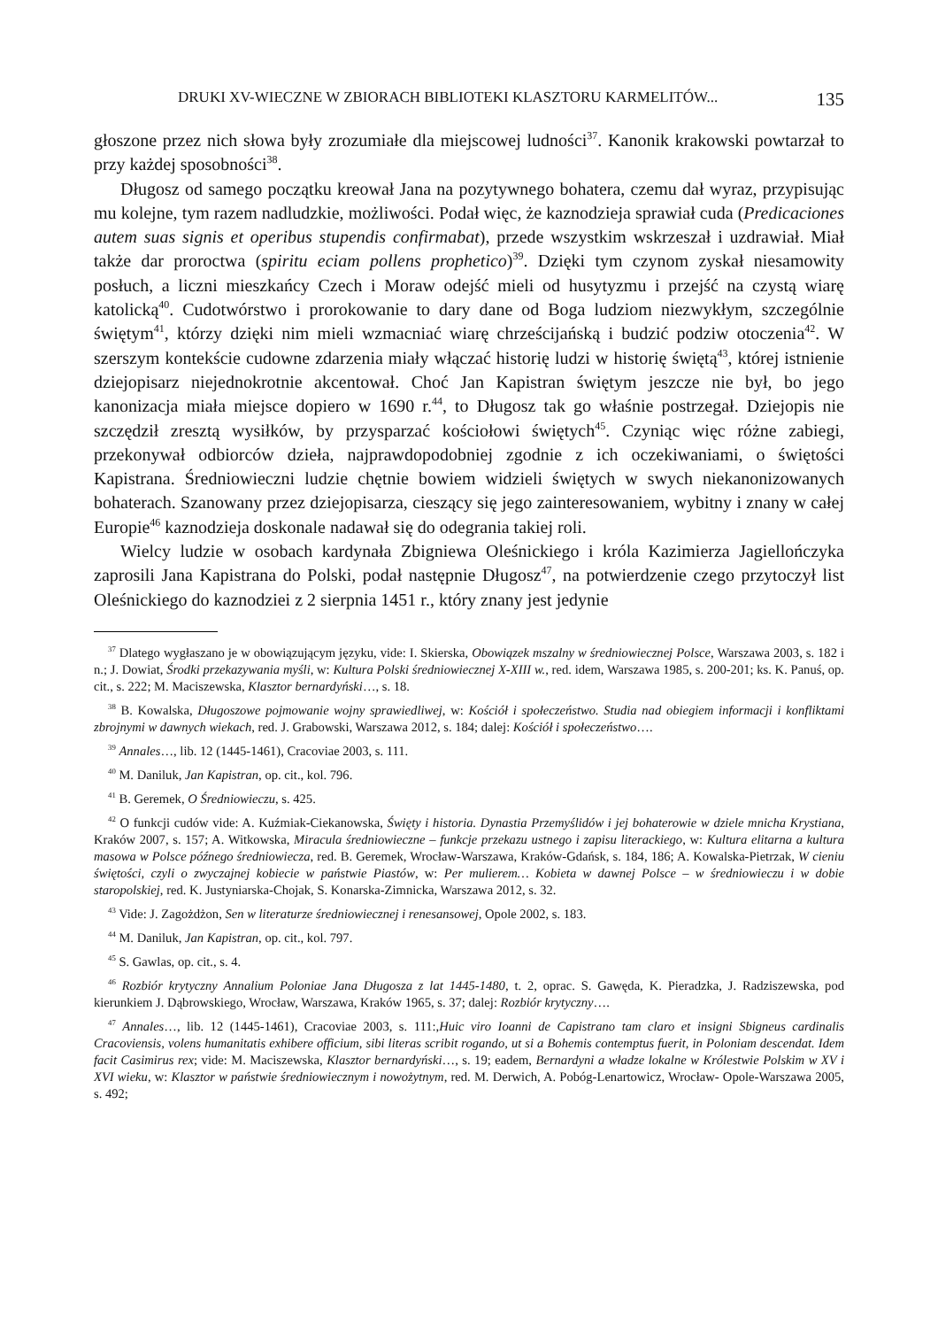DRUKI XV-WIECZNE W ZBIORACH BIBLIOTEKI KLASZTORU KARMELITÓW... 135
głoszone przez nich słowa były zrozumiałe dla miejscowej ludności<sup>37</sup>. Kanonik krakowski powtarzał to przy każdej sposobności<sup>38</sup>.
Długosz od samego początku kreował Jana na pozytywnego bohatera, czemu dał wyraz, przypisując mu kolejne, tym razem nadludzkie, możliwości. Podał więc, że kaznodzieja sprawiał cuda (Predicaciones autem suas signis et operibus stupendis confirmabat), przede wszystkim wskrzeszał i uzdrawiał. Miał także dar proroctwa (spiritu eciam pollens prophetico)<sup>39</sup>. Dzięki tym czynom zyskał niesamowity posłuch, a liczni mieszkańcy Czech i Moraw odejść mieli od husytyzmu i przejść na czystą wiarę katolicką<sup>40</sup>. Cudotwórstwo i prorokowanie to dary dane od Boga ludziom niezwykłym, szczególnie świętym<sup>41</sup>, którzy dzięki nim mieli wzmacniać wiarę chrześcijańską i budzić podziw otoczenia<sup>42</sup>. W szerszym kontekście cudowne zdarzenia miały włączać historię ludzi w historię świętą<sup>43</sup>, której istnienie dziejopisarz niejednokrotnie akcentował. Choć Jan Kapistran świętym jeszcze nie był, bo jego kanonizacja miała miejsce dopiero w 1690 r.<sup>44</sup>, to Długosz tak go właśnie postrzegał. Dziejopis nie szczędził zresztą wysiłków, by przysparzać kościołowi świętych<sup>45</sup>. Czyniąc więc różne zabiegi, przekonywał odbiorców dzieła, najprawdopodobniej zgodnie z ich oczekiwaniami, o świętości Kapistrana. Średniowieczni ludzie chętnie bowiem widzieli świętych w swych niekanonizowanych bohaterach. Szanowany przez dziejopisarza, cieszący się jego zainteresowaniem, wybitny i znany w całej Europie<sup>46</sup> kaznodzieja doskonale nadawał się do odegrania takiej roli.
Wielcy ludzie w osobach kardynała Zbigniewa Oleśnickiego i króla Kazimierza Jagiellończyka zaprosili Jana Kapistrana do Polski, podał następnie Długosz<sup>47</sup>, na potwierdzenie czego przytoczył list Oleśnickiego do kaznodziei z 2 sierpnia 1451 r., który znany jest jedynie
<sup>37</sup> Dlatego wygłaszano je w obowiązującym języku, vide: I. Skierska, Obowiązek mszalny w średniowiecznej Polsce, Warszawa 2003, s. 182 i n.; J. Dowiat, Środki przekazywania myśli, w: Kultura Polski średniowiecznej X-XIII w., red. idem, Warszawa 1985, s. 200-201; ks. K. Panuś, op. cit., s. 222; M. Maciszewska, Klasztor bernardyński…, s. 18.
<sup>38</sup> B. Kowalska, Długoszowe pojmowanie wojny sprawiedliwej, w: Kościół i społeczeństwo. Studia nad obiegiem informacji i konfliktami zbrojnymi w dawnych wiekach, red. J. Grabowski, Warszawa 2012, s. 184; dalej: Kościół i społeczeństwo….
<sup>39</sup> Annales…, lib. 12 (1445-1461), Cracoviae 2003, s. 111.
<sup>40</sup> M. Daniluk, Jan Kapistran, op. cit., kol. 796.
<sup>41</sup> B. Geremek, O Średniowieczu, s. 425.
<sup>42</sup> O funkcji cudów vide: A. Kuźmiak-Ciekanowska, Święty i historia. Dynastia Przemyślidów i jej bohaterowie w dziele mnicha Krystiana, Kraków 2007, s. 157; A. Witkowska, Miracula średniowieczne – funkcje przekazu ustnego i zapisu literackiego, w: Kultura elitarna a kultura masowa w Polsce późnego średniowiecza, red. B. Geremek, Wrocław-Warszawa, Kraków-Gdańsk, s. 184, 186; A. Kowalska-Pietrzak, W cieniu świętości, czyli o zwyczajnej kobiecie w państwie Piastów, w: Per mulierem… Kobieta w dawnej Polsce – w średniowieczu i w dobie staropolskiej, red. K. Justyniarska-Chojak, S. Konarska-Zimnicka, Warszawa 2012, s. 32.
<sup>43</sup> Vide: J. Zagożdżon, Sen w literaturze średniowiecznej i renesansowej, Opole 2002, s. 183.
<sup>44</sup> M. Daniluk, Jan Kapistran, op. cit., kol. 797.
<sup>45</sup> S. Gawlas, op. cit., s. 4.
<sup>46</sup> Rozbiór krytyczny Annalium Poloniae Jana Długosza z lat 1445-1480, t. 2, oprac. S. Gawęda, K. Pieradzka, J. Radziszewska, pod kierunkiem J. Dąbrowskiego, Wrocław, Warszawa, Kraków 1965, s. 37; dalej: Rozbiór krytyczny….
<sup>47</sup> Annales…, lib. 12 (1445-1461), Cracoviae 2003, s. 111:,Huic viro Ioanni de Capistrano tam claro et insigni Sbigneus cardinalis Cracoviensis, volens humanitatis exhibere officium, sibi literas scribit rogando, ut si a Bohemis contemptus fuerit, in Poloniam descendat. Idem facit Casimirus rex; vide: M. Maciszewska, Klasztor bernardyński…, s. 19; eadem, Bernardyni a władze lokalne w Królestwie Polskim w XV i XVI wieku, w: Klasztor w państwie średniowiecznym i nowożytnym, red. M. Derwich, A. Pobóg-Lenartowicz, Wrocław- Opole-Warszawa 2005, s. 492;